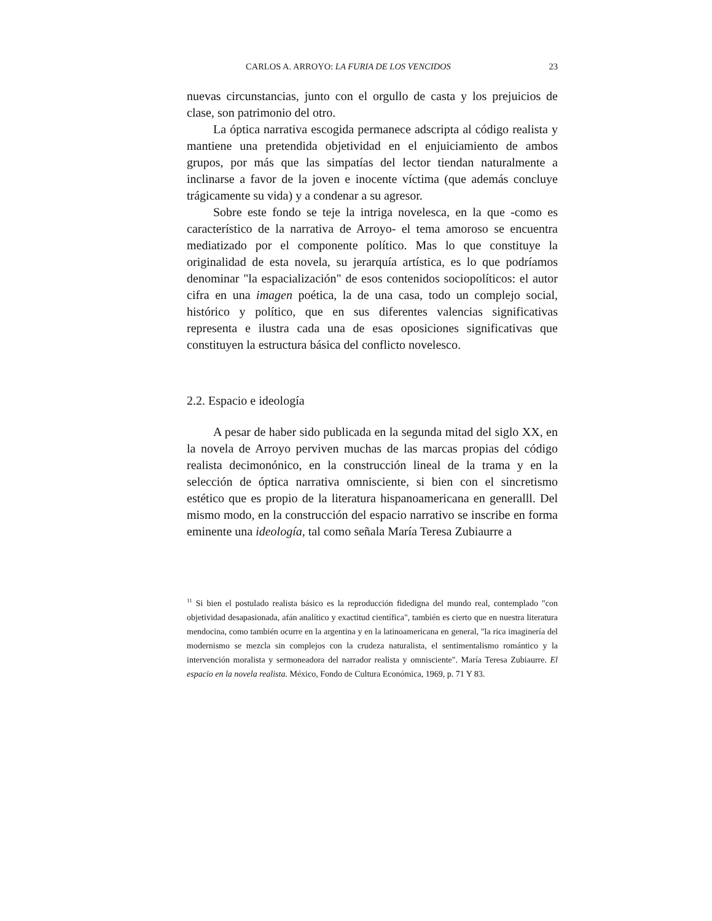CARLOS A. ARROYO: LA FURIA DE LOS VENCIDOS 23
nuevas circunstancias, junto con el orgullo de casta y los prejuicios de clase, son patrimonio del otro.
La óptica narrativa escogida permanece adscripta al código realista y mantiene una pretendida objetividad en el enjuiciamiento de ambos grupos, por más que las simpatías del lector tiendan naturalmente a inclinarse a favor de la joven e inocente víctima (que además concluye trágicamente su vida) y a condenar a su agresor.
Sobre este fondo se teje la intriga novelesca, en la que -como es característico de la narrativa de Arroyo- el tema amoroso se encuentra mediatizado por el componente político. Mas lo que constituye la originalidad de esta novela, su jerarquía artística, es lo que podríamos denominar "la espacialización" de esos contenidos sociopolíticos: el autor cifra en una imagen poética, la de una casa, todo un complejo social, histórico y político, que en sus diferentes valencias significativas representa e ilustra cada una de esas oposiciones significativas que constituyen la estructura básica del conflicto novelesco.
2.2. Espacio e ideología
A pesar de haber sido publicada en la segunda mitad del siglo XX, en la novela de Arroyo perviven muchas de las marcas propias del código realista decimonónico, en la construcción lineal de la trama y en la selección de óptica narrativa omnisciente, si bien con el sincretismo estético que es propio de la literatura hispanoamericana en generalll. Del mismo modo, en la construcción del espacio narrativo se inscribe en forma eminente una ideología, tal como señala María Teresa Zubiaurre a
<sup>11</sup> Si bien el postulado realista básico es la reproducción fidedigna del mundo real, contemplado "con objetividad desapasionada, afán analítico y exactitud científica", también es cierto que en nuestra literatura mendocina, como también ocurre en la argentina y en la latinoamericana en general, "la rica imaginería del modernismo se mezcla sin complejos con la crudeza naturalista, el sentimentalismo romántico y la intervención moralista y sermoneadora del narrador realista y omnisciente". María Teresa Zubiaurre. El espacio en la novela realista. México, Fondo de Cultura Económica, 1969, p. 71 Y 83.